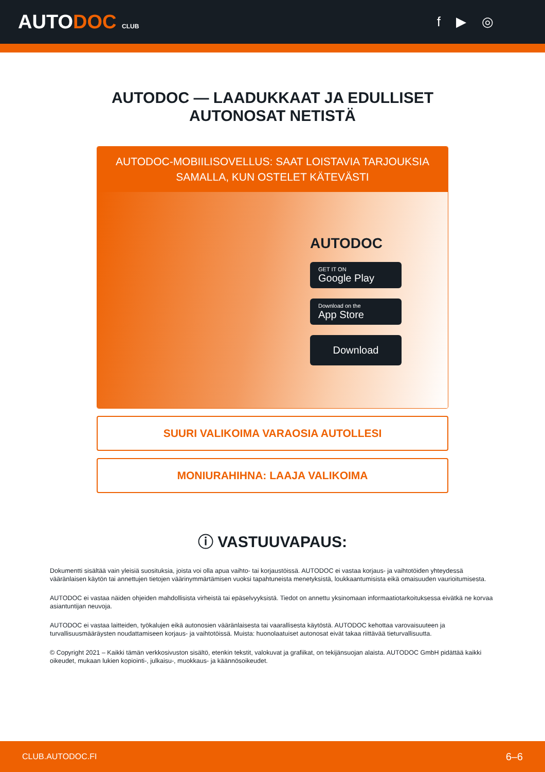AUTODOC CLUB
f ▶ ◎
AUTODOC — LAADUKKAAT JA EDULLISET
AUTONOSAT NETISTÄ
AUTODOC-MOBIILISOVELLUS: SAAT LOISTAVIA TARJOUKSIA SAMALLA, KUN OSTELET KÄTEVÄSTI
AUTODOC
GET IT ON
Google Play
Download on the
App Store
Download
SUURI VALIKOIMA VARAOSIA AUTOLLESI
MONIURAHIHNA: LAAJA VALIKOIMA
ⓘ VASTUUVAPAUS:
Dokumentti sisältää vain yleisiä suosituksia, joista voi olla apua vaihto- tai korjaustöissä. AUTODOC ei vastaa korjaus- ja vaihtotöiden yhteydessä vääränlaisen käytön tai annettujen tietojen väärinymmärtämisen vuoksi tapahtuneista menetyksistä, loukkaantumisista eikä omaisuuden vaurioitumisesta.
AUTODOC ei vastaa näiden ohjeiden mahdollisista virheistä tai epäselvyyksistä. Tiedot on annettu yksinomaan informaatiotarkoituksessa eivätkä ne korvaa asiantuntijan neuvoja.
AUTODOC ei vastaa laitteiden, työkalujen eikä autonosien vääränlaisesta tai vaarallisesta käytöstä. AUTODOC kehottaa varovaisuuteen ja turvallisuusmääräysten noudattamiseen korjaus- ja vaihtotöissä. Muista: huonolaatuiset autonosat eivät takaa riittävää tieturvallisuutta.
© Copyright 2021 – Kaikki tämän verkkosivuston sisältö, etenkin tekstit, valokuvat ja grafiikat, on tekijänsuojan alaista. AUTODOC GmbH pidättää kaikki oikeudet, mukaan lukien kopiointi-, julkaisu-, muokkaus- ja käännösoikeudet.
CLUB.AUTODOC.FI 6–6